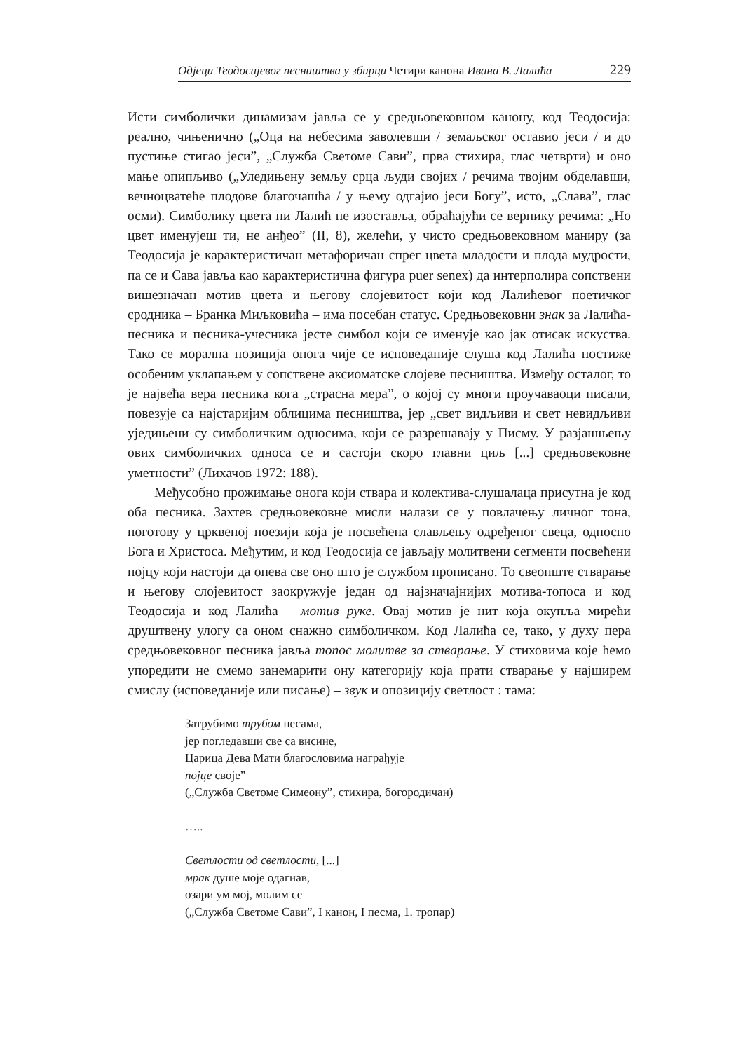Одјеци Теодосијевог песништва у збирци Четири канона Ивана В. Лалића 229
Исти симболички динамизам јавља се у средњовековном канону, код Теодосија: реално, чињенично („Оца на небесима заволевши / земаљског оставио јеси / и до пустиње стигао јеси”, „Служба Светоме Сави”, прва стихира, глас четврти) и оно мање опипљиво („Уледињену земљу срца људи својих / речима твојим обделавши, вечноцватеће плодове благочашћа / у њему одгајио јеси Богу”, исто, „Слава”, глас осми). Симболику цвета ни Лалић не изоставља, обраћајући се вернику речима: „Но цвет именујеш ти, не анђео” (II, 8), желећи, у чисто средњовековном маниру (за Теодосија је карактеристичан метафоричан спрег цвета младости и плода мудрости, па се и Сава јавља као карактеристична фигура puer senex) да интерполира сопствени вишезначан мотив цвета и његову слојевитост који код Лалићевог поетичког сродника – Бранка Миљковића – има посебан статус. Средњовековни знак за Лалића-песника и песника-учесника јесте симбол који се именује као јак отисак искуства. Тако се морална позиција онога чије се исповеданије слуша код Лалића постиже особеним уклапањем у сопствене аксиоматске слојеве песништва. Између осталог, то је највећа вера песника кога „страсна мера”, о којој су многи проучаваоци писали, повезује са најстаријим облицима песништва, јер „свет видљиви и свет невидљиви уједињени су симболичким односима, који се разрешавају у Писму. У разјашњењу ових симболичких односа се и састоји скоро главни циљ [...] средњовековне уметности” (Лихачов 1972: 188).
Међусобно прожимање онога који ствара и колектива-слушалаца присутна је код оба песника. Захтев средњовековне мисли налази се у повлачењу личног тона, поготову у црквеној поезији која је посвећена слављењу одређеног свеца, односно Бога и Христоса. Међутим, и код Теодосија се јављају молитвени сегменти посвећени појцу који настоји да опева све оно што је службом прописано. То свеопште стварање и његову слојевитост заокружује један од најзначајнијих мотива-топоса и код Теодосија и код Лалића – мотив руке. Овај мотив је нит која окупља мирећи друштвену улогу са оном снажно симболичком. Код Лалића се, тако, у духу пера средњовековног песника јавља топос молитве за стварање. У стиховима које ћемо упоредити не смемо занемарити ону категорију која прати стварање у најширем смислу (исповеданије или писање) – звук и опозицију светлост : тама:
Затрубимо трубом песама,
јер погледавши све са висине,
Царица Дева Мати благословима награђује
појце своје”
(„Служба Светоме Симеону”, стихира, богородичан)
…..
Светлости од светлости, [...]
мрак душе моје одагнав,
озари ум мој, молим се
(„Служба Светоме Сави”, I канон, I песма, 1. тропар)